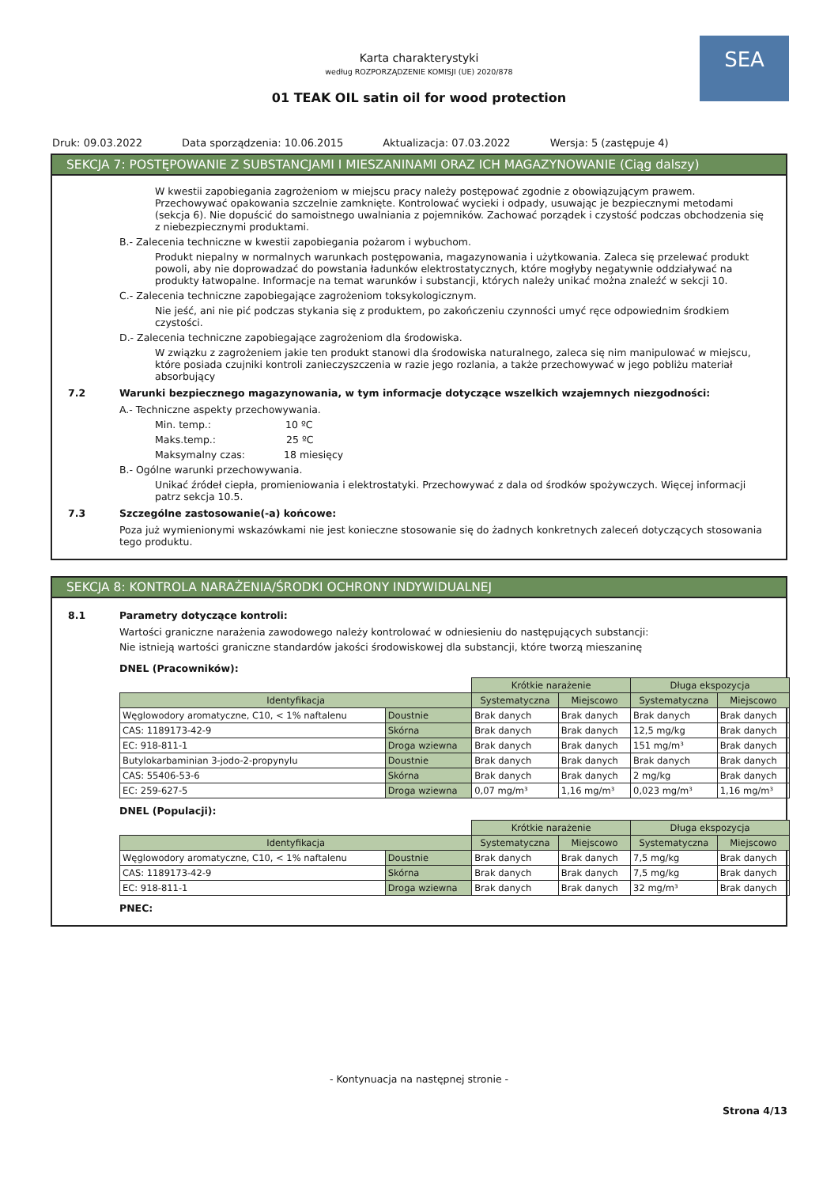SEA
Karta charakterystyki
według ROZPORZĄDZENIE KOMISJI (UE) 2020/878
01 TEAK OIL satin oil for wood protection
Druk: 09.03.2022 Data sporządzenia: 10.06.2015 Aktualizacja: 07.03.2022 Wersja: 5 (zastępuje 4)
SEKCJA 7: POSTĘPOWANIE Z SUBSTANCJAMI I MIESZANINAMI ORAZ ICH MAGAZYNOWANIE (Ciąg dalszy)
W kwestii zapobiegania zagrożeniom w miejscu pracy należy postępować zgodnie z obowiązującym prawem. Przechowywać opakowania szczelnie zamknięte. Kontrolować wycieki i odpady, usuwając je bezpiecznymi metodami (sekcja 6). Nie dopuścić do samoistnego uwalniania z pojemników. Zachować porządek i czystość podczas obchodzenia się z niebezpiecznymi produktami.
B.- Zalecenia techniczne w kwestii zapobiegania pożarom i wybuchom.
Produkt niepalny w normalnych warunkach postępowania, magazynowania i użytkowania. Zaleca się przelewać produkt powoli, aby nie doprowadzać do powstania ładunków elektrostatycznych, które mogłyby negatywnie oddziaływać na produkty łatwopalne. Informacje na temat warunków i substancji, których należy unikać można znaleźć w sekcji 10.
C.- Zalecenia techniczne zapobiegające zagrożeniom toksykologicznym.
Nie jeść, ani nie pić podczas stykania się z produktem, po zakończeniu czynności umyć ręce odpowiednim środkiem czystości.
D.- Zalecenia techniczne zapobiegające zagrożeniom dla środowiska.
W związku z zagrożeniem jakie ten produkt stanowi dla środowiska naturalnego, zaleca się nim manipulować w miejscu, które posiada czujniki kontroli zanieczyszczenia w razie jego rozlania, a także przechowywać w jego pobliżu materiał absorbujący
7.2 Warunki bezpiecznego magazynowania, w tym informacje dotyczące wszelkich wzajemnych niezgodności:
A.- Techniczne aspekty przechowywania.
Min. temp.: 10 ºC
Maks.temp.: 25 ºC
Maksymalny czas: 18 miesięcy
B.- Ogólne warunki przechowywania.
Unikać źródeł ciepła, promieniowania i elektrostatyki. Przechowywać z dala od środków spożywczych. Więcej informacji patrz sekcja 10.5.
7.3 Szczególne zastosowanie(-a) końcowe:
Poza już wymienionymi wskazówkami nie jest konieczne stosowanie się do żadnych konkretnych zaleceń dotyczących stosowania tego produktu.
SEKCJA 8: KONTROLA NARAŻENIA/ŚRODKI OCHRONY INDYWIDUALNEJ
8.1 Parametry dotyczące kontroli:
Wartości graniczne narażenia zawodowego należy kontrolować w odniesieniu do następujących substancji:
Nie istnieją wartości graniczne standardów jakości środowiskowej dla substancji, które tworzą mieszaninę
DNEL (Pracowników):
| | | Krótkie narażenie | | Długa ekspozycja | |
| Identyfikacja | | Systematyczna | Miejscowo | Systematyczna | Miejscowo |
| Węglowodory aromatyczne, C10, < 1% naftalenu | Doustnie | Brak danych | Brak danych | Brak danych | Brak danych |
| CAS: 1189173-42-9 | Skórna | Brak danych | Brak danych | 12,5 mg/kg | Brak danych |
| EC: 918-811-1 | Droga wziewna | Brak danych | Brak danych | 151 mg/m³ | Brak danych |
| Butylokarbaminian 3-jodo-2-propynylu | Doustnie | Brak danych | Brak danych | Brak danych | Brak danych |
| CAS: 55406-53-6 | Skórna | Brak danych | Brak danych | 2 mg/kg | Brak danych |
| EC: 259-627-5 | Droga wziewna | 0,07 mg/m³ | 1,16 mg/m³ | 0,023 mg/m³ | 1,16 mg/m³ |
DNEL (Populacji):
| | | Krótkie narażenie | | Długa ekspozycja | |
| Identyfikacja | | Systematyczna | Miejscowo | Systematyczna | Miejscowo |
| Węglowodory aromatyczne, C10, < 1% naftalenu | Doustnie | Brak danych | Brak danych | 7,5 mg/kg | Brak danych |
| CAS: 1189173-42-9 | Skórna | Brak danych | Brak danych | 7,5 mg/kg | Brak danych |
| EC: 918-811-1 | Droga wziewna | Brak danych | Brak danych | 32 mg/m³ | Brak danych |
PNEC:
- Kontynuacja na następnej stronie -
Strona 4/13